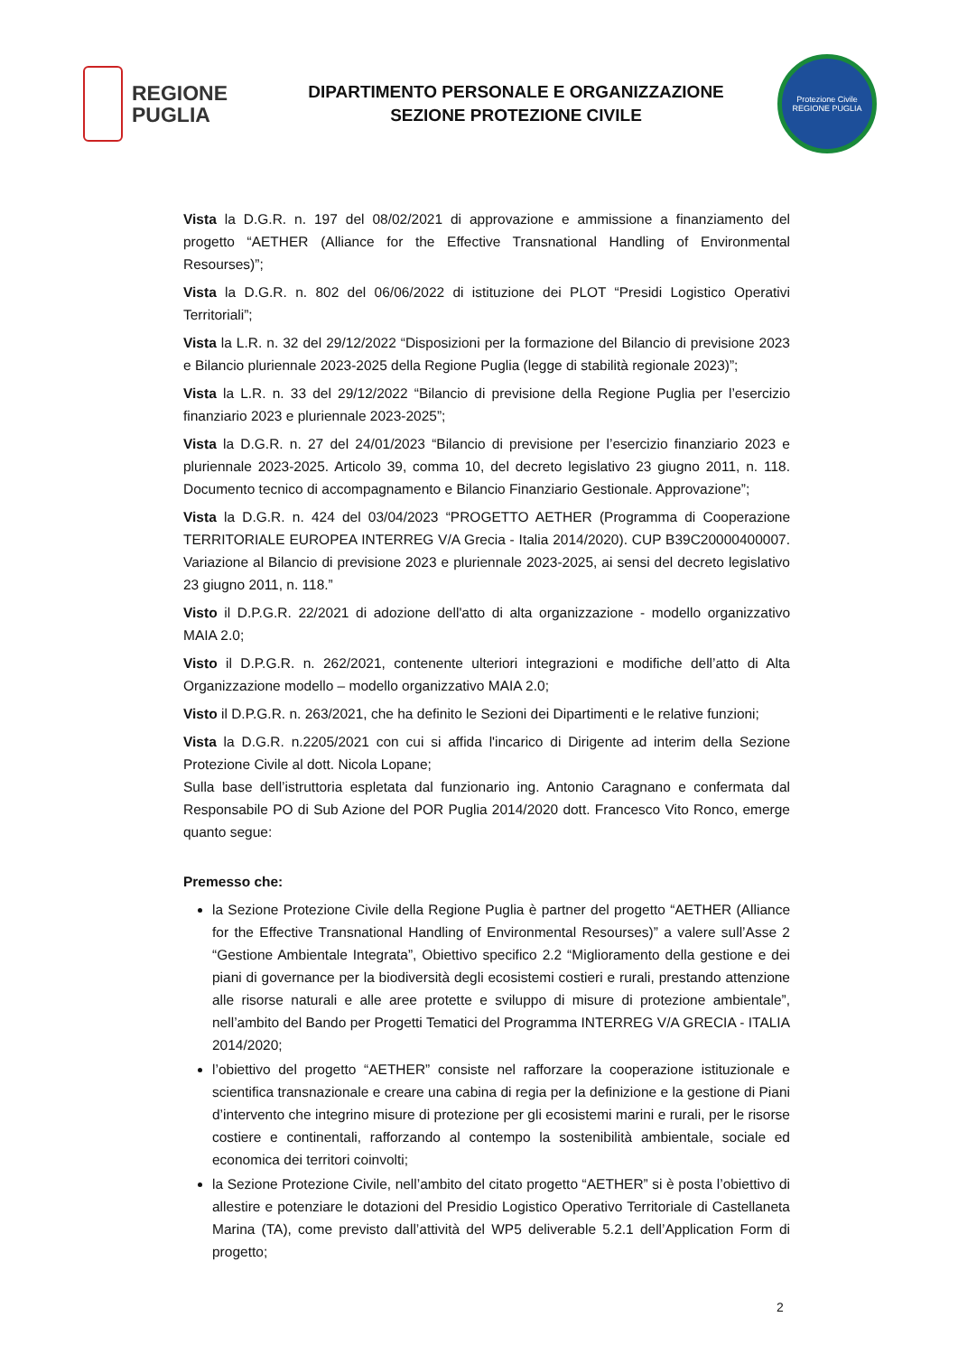REGIONE
PUGLIA
DIPARTIMENTO PERSONALE E ORGANIZZAZIONE
SEZIONE PROTEZIONE CIVILE
Protezione Civile
REGIONE PUGLIA
Vista la D.G.R. n. 197 del 08/02/2021 di approvazione e ammissione a finanziamento del progetto “AETHER (Alliance for the Effective Transnational Handling of Environmental Resourses)”;
Vista la D.G.R. n. 802 del 06/06/2022 di istituzione dei PLOT “Presidi Logistico Operativi Territoriali”;
Vista la L.R. n. 32 del 29/12/2022 “Disposizioni per la formazione del Bilancio di previsione 2023 e Bilancio pluriennale 2023-2025 della Regione Puglia (legge di stabilità regionale 2023)”;
Vista la L.R. n. 33 del 29/12/2022 “Bilancio di previsione della Regione Puglia per l’esercizio finanziario 2023 e pluriennale 2023-2025”;
Vista la D.G.R. n. 27 del 24/01/2023 “Bilancio di previsione per l’esercizio finanziario 2023 e pluriennale 2023-2025. Articolo 39, comma 10, del decreto legislativo 23 giugno 2011, n. 118. Documento tecnico di accompagnamento e Bilancio Finanziario Gestionale. Approvazione”;
Vista la D.G.R. n. 424 del 03/04/2023 “PROGETTO AETHER (Programma di Cooperazione TERRITORIALE EUROPEA INTERREG V/A Grecia - Italia 2014/2020). CUP B39C20000400007. Variazione al Bilancio di previsione 2023 e pluriennale 2023-2025, ai sensi del decreto legislativo 23 giugno 2011, n. 118.”
Visto il D.P.G.R. 22/2021 di adozione dell'atto di alta organizzazione - modello organizzativo MAIA 2.0;
Visto il D.P.G.R. n. 262/2021, contenente ulteriori integrazioni e modifiche dell’atto di Alta Organizzazione modello – modello organizzativo MAIA 2.0;
Visto il D.P.G.R. n. 263/2021, che ha definito le Sezioni dei Dipartimenti e le relative funzioni;
Vista la D.G.R. n.2205/2021 con cui si affida l'incarico di Dirigente ad interim della Sezione Protezione Civile al dott. Nicola Lopane;
Sulla base dell’istruttoria espletata dal funzionario ing. Antonio Caragnano e confermata dal Responsabile PO di Sub Azione del POR Puglia 2014/2020 dott. Francesco Vito Ronco, emerge quanto segue:
Premesso che:
la Sezione Protezione Civile della Regione Puglia è partner del progetto “AETHER (Alliance for the Effective Transnational Handling of Environmental Resourses)” a valere sull’Asse 2 “Gestione Ambientale Integrata”, Obiettivo specifico 2.2 “Miglioramento della gestione e dei piani di governance per la biodiversità degli ecosistemi costieri e rurali, prestando attenzione alle risorse naturali e alle aree protette e sviluppo di misure di protezione ambientale”, nell’ambito del Bando per Progetti Tematici del Programma INTERREG V/A GRECIA - ITALIA 2014/2020;
l’obiettivo del progetto “AETHER” consiste nel rafforzare la cooperazione istituzionale e scientifica transnazionale e creare una cabina di regia per la definizione e la gestione di Piani d’intervento che integrino misure di protezione per gli ecosistemi marini e rurali, per le risorse costiere e continentali, rafforzando al contempo la sostenibilità ambientale, sociale ed economica dei territori coinvolti;
la Sezione Protezione Civile, nell’ambito del citato progetto “AETHER” si è posta l’obiettivo di allestire e potenziare le dotazioni del Presidio Logistico Operativo Territoriale di Castellaneta Marina (TA), come previsto dall’attività del WP5 deliverable 5.2.1 dell’Application Form di progetto;
2